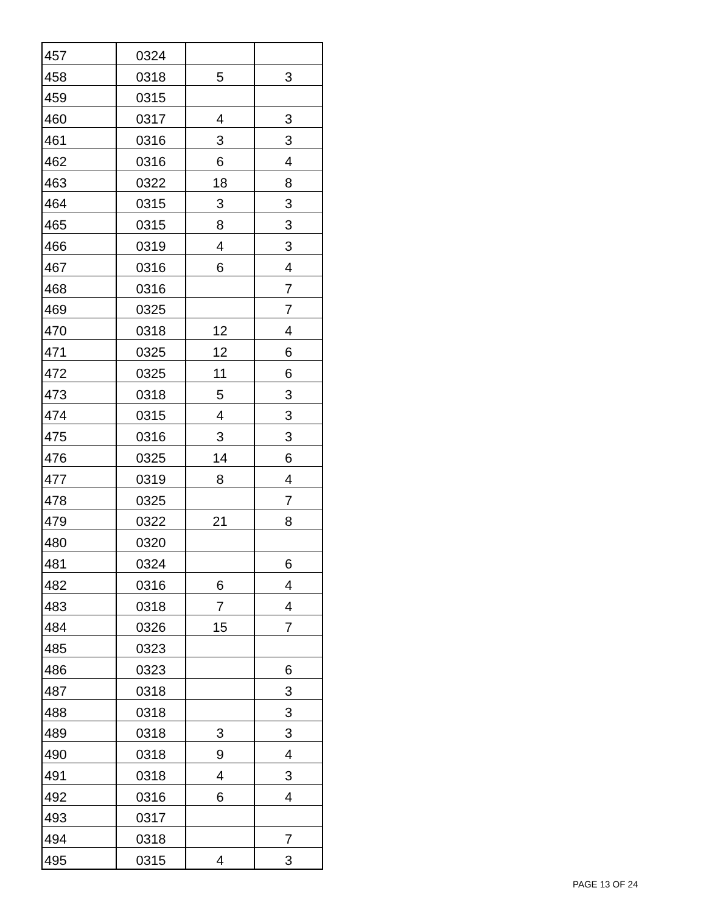| 457 | 0324 | | |
| 458 | 0318 | 5 | 3 |
| 459 | 0315 | | |
| 460 | 0317 | 4 | 3 |
| 461 | 0316 | 3 | 3 |
| 462 | 0316 | 6 | 4 |
| 463 | 0322 | 18 | 8 |
| 464 | 0315 | 3 | 3 |
| 465 | 0315 | 8 | 3 |
| 466 | 0319 | 4 | 3 |
| 467 | 0316 | 6 | 4 |
| 468 | 0316 | | 7 |
| 469 | 0325 | | 7 |
| 470 | 0318 | 12 | 4 |
| 471 | 0325 | 12 | 6 |
| 472 | 0325 | 11 | 6 |
| 473 | 0318 | 5 | 3 |
| 474 | 0315 | 4 | 3 |
| 475 | 0316 | 3 | 3 |
| 476 | 0325 | 14 | 6 |
| 477 | 0319 | 8 | 4 |
| 478 | 0325 | | 7 |
| 479 | 0322 | 21 | 8 |
| 480 | 0320 | | |
| 481 | 0324 | | 6 |
| 482 | 0316 | 6 | 4 |
| 483 | 0318 | 7 | 4 |
| 484 | 0326 | 15 | 7 |
| 485 | 0323 | | |
| 486 | 0323 | | 6 |
| 487 | 0318 | | 3 |
| 488 | 0318 | | 3 |
| 489 | 0318 | 3 | 3 |
| 490 | 0318 | 9 | 4 |
| 491 | 0318 | 4 | 3 |
| 492 | 0316 | 6 | 4 |
| 493 | 0317 | | |
| 494 | 0318 | | 7 |
| 495 | 0315 | 4 | 3 |
PAGE 13 OF 24